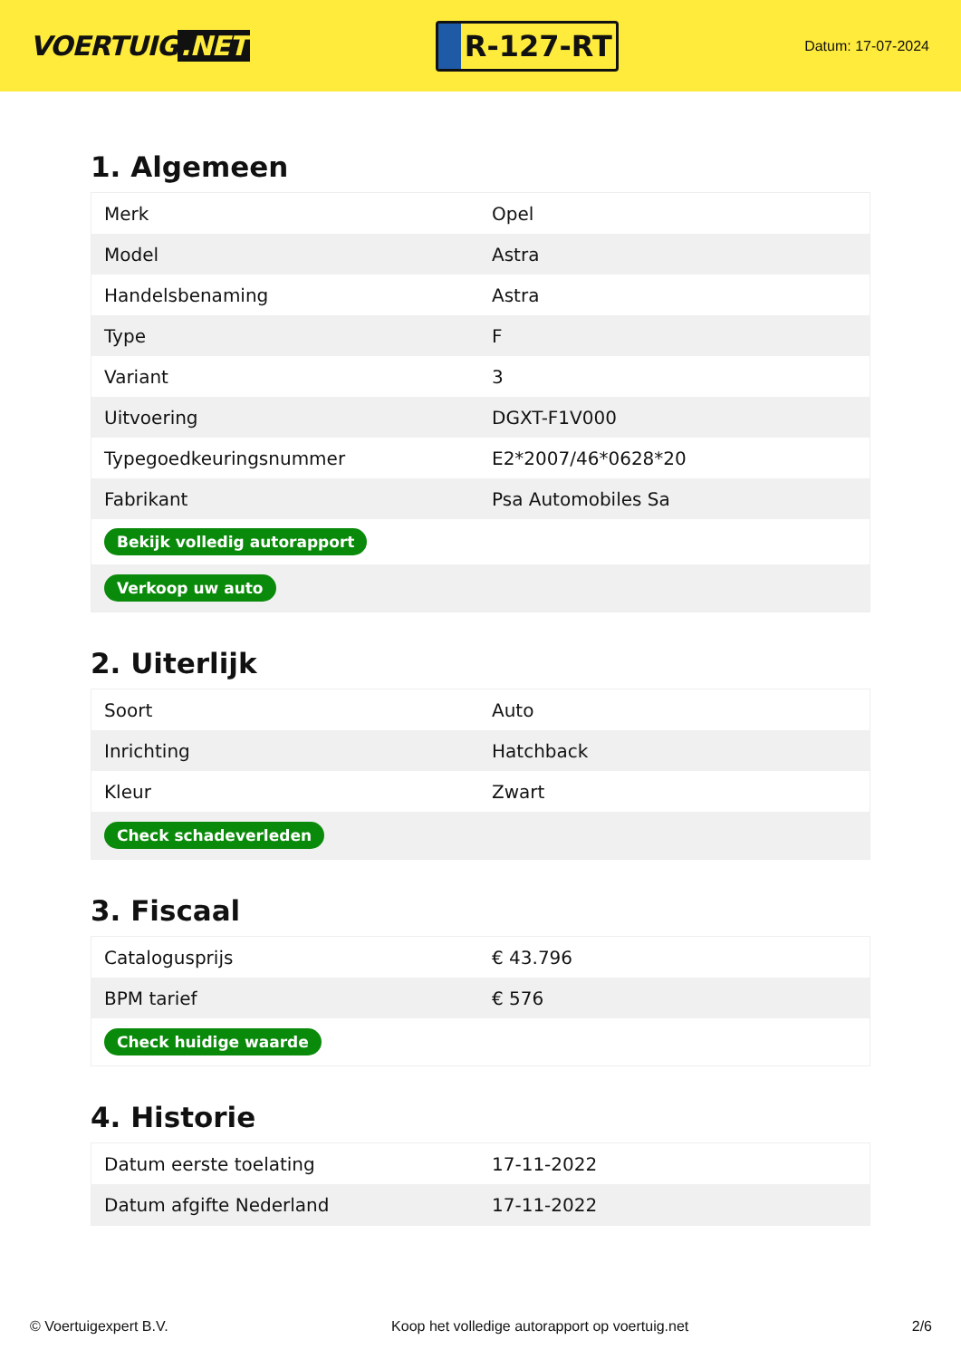VOERTUIG.NET
R-127-RT
Datum: 17-07-2024
1. Algemeen
| Merk | Opel |
| Model | Astra |
| Handelsbenaming | Astra |
| Type | F |
| Variant | 3 |
| Uitvoering | DGXT-F1V000 |
| Typegoedkeuringsnummer | E2*2007/46*0628*20 |
| Fabrikant | Psa Automobiles Sa |
| Bekijk volledig autorapport | |
| Verkoop uw auto | |
2. Uiterlijk
| Soort | Auto |
| Inrichting | Hatchback |
| Kleur | Zwart |
| Check schadeverleden | |
3. Fiscaal
| Catalogusprijs | € 43.796 |
| BPM tarief | € 576 |
| Check huidige waarde | |
4. Historie
| Datum eerste toelating | 17-11-2022 |
| Datum afgifte Nederland | 17-11-2022 |
© Voertuigexpert B.V. Koop het volledige autorapport op voertuig.net 2/6